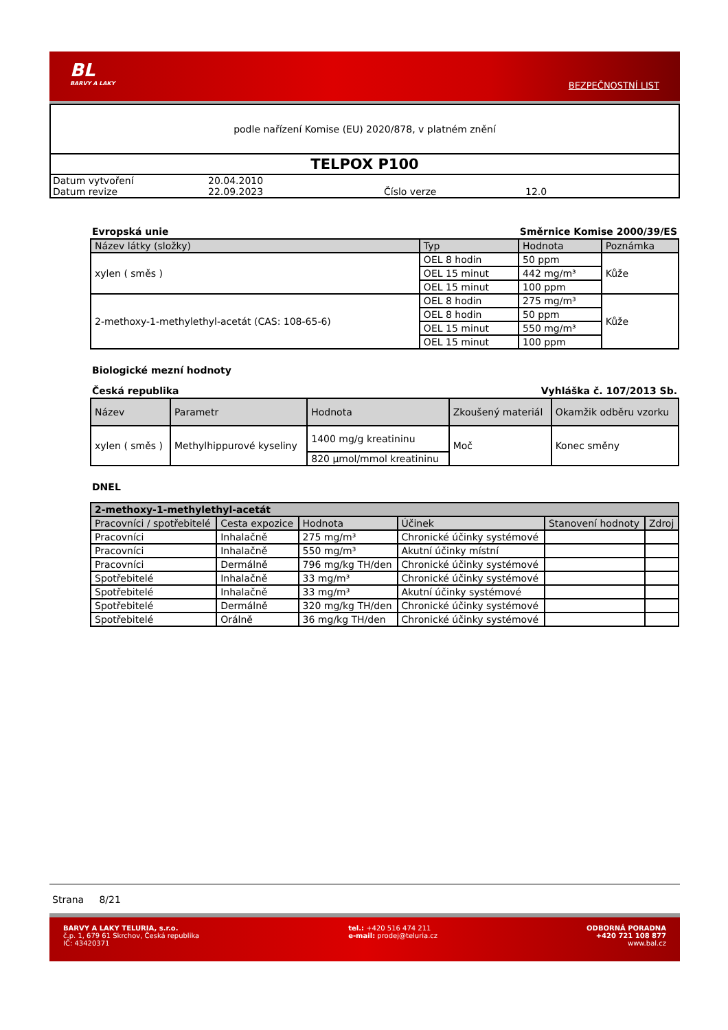BL
BARVY A LAKY
BEZPEČNOSTNÍ LIST
podle nařízení Komise (EU) 2020/878, v platném znění
TELPOX P100
| Datum vytvoření | 20.04.2010 | | |
| Datum revize | 22.09.2023 | Číslo verze | 12.0 |
Evropská unie Směrnice Komise 2000/39/ES
| Název látky (složky) | Typ | Hodnota | Poznámka |
| --- | --- | --- | --- |
| xylen ( směs ) | OEL 8 hodin | 50 ppm | Kůže |
| | OEL 15 minut | 442 mg/m³ | |
| | OEL 15 minut | 100 ppm | |
| 2-methoxy-1-methylethyl-acetát (CAS: 108-65-6) | OEL 8 hodin | 275 mg/m³ | Kůže |
| | OEL 8 hodin | 50 ppm | |
| | OEL 15 minut | 550 mg/m³ | |
| | OEL 15 minut | 100 ppm | |
Biologické mezní hodnoty
Česká republika Vyhláška č. 107/2013 Sb.
| Název | Parametr | Hodnota | Zkoušený materiál | Okamžik odběru vzorku |
| --- | --- | --- | --- | --- |
| xylen ( směs ) | Methylhippurové kyseliny | 1400 mg/g kreatininu | Moč | Konec směny |
| | | 820 µmol/mmol kreatininu | | |
DNEL
| 2-methoxy-1-methylethyl-acetát | | | | | |
| --- | --- | --- | --- | --- | --- |
| Pracovníci / spotřebitelé | Cesta expozice | Hodnota | Účinek | Stanovení hodnoty | Zdroj |
| Pracovníci | Inhalačně | 275 mg/m³ | Chronické účinky systémové | | |
| Pracovníci | Inhalačně | 550 mg/m³ | Akutní účinky místní | | |
| Pracovníci | Dermálně | 796 mg/kg TH/den | Chronické účinky systémové | | |
| Spotřebitelé | Inhalačně | 33 mg/m³ | Chronické účinky systémové | | |
| Spotřebitelé | Inhalačně | 33 mg/m³ | Akutní účinky systémové | | |
| Spotřebitelé | Dermálně | 320 mg/kg TH/den | Chronické účinky systémové | | |
| Spotřebitelé | Orálně | 36 mg/kg TH/den | Chronické účinky systémové | | |
Strana 8/21
BARVY A LAKY TELURIA, s.r.o.
č.p. 1, 679 61 Skrchov, Česká republika
IČ: 43420371
tel.: +420 516 474 211
e-mail: prodej@teluria.cz
ODBORNÁ PORADNA
+420 721 108 877
www.bal.cz